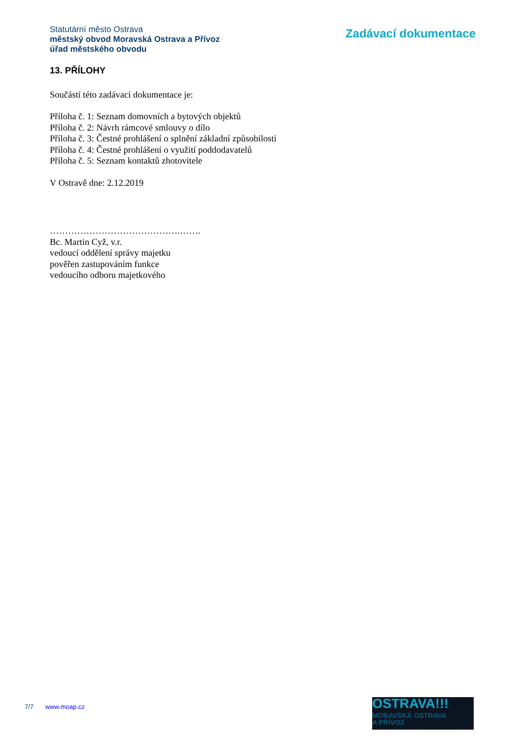Statutární město Ostrava
městský obvod Moravská Ostrava a Přívoz
úřad městského obvodu
Zadávací dokumentace
13. PŘÍLOHY
Součástí této zadávací dokumentace je:
Příloha č. 1: Seznam domovních a bytových objektů
Příloha č. 2: Návrh rámcové smlouvy o dílo
Příloha č. 3: Čestné prohlášení o splnění základní způsobilosti
Příloha č. 4: Čestné prohlášení o využití poddodavatelů
Příloha č. 5: Seznam kontaktů zhotovitele
V Ostravě dne: 2.12.2019
…………………………………….…….
Bc. Martin Cyž, v.r.
vedoucí oddělení správy majetku
pověřen zastupováním funkce
vedoucího odboru majetkového
7/7 www.moap.cz
OSTRAVA!!!
MORAVSKÁ OSTRAVA
A PŘÍVOZ